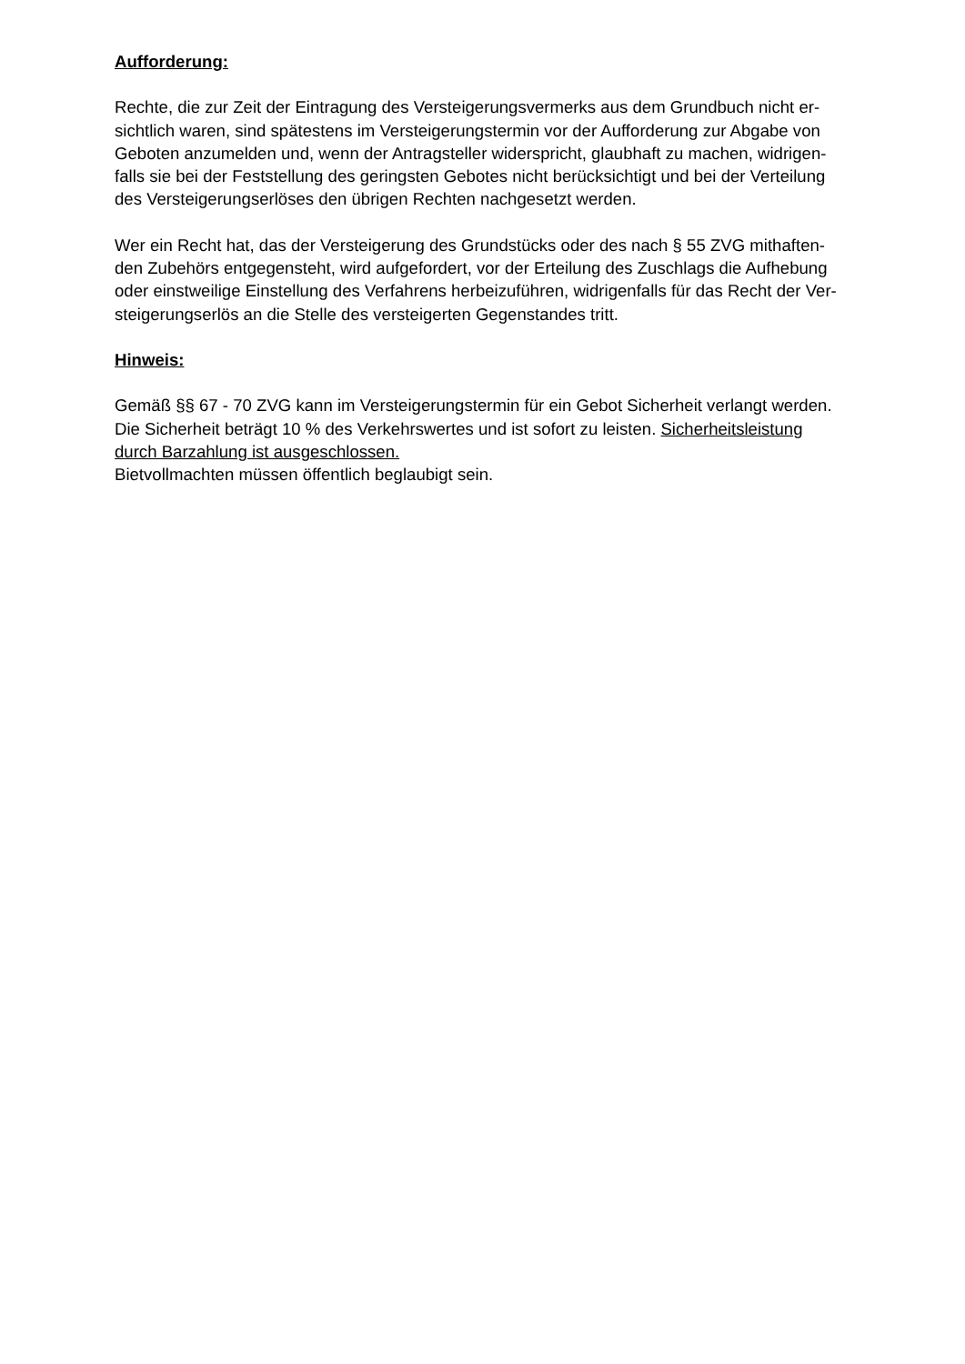Aufforderung:
Rechte, die zur Zeit der Eintragung des Versteigerungsvermerks aus dem Grundbuch nicht er-
sichtlich waren, sind spätestens im Versteigerungstermin vor der Aufforderung zur Abgabe von
Geboten anzumelden und, wenn der Antragsteller widerspricht, glaubhaft zu machen, widrigen-
falls sie bei der Feststellung des geringsten Gebotes nicht berücksichtigt und bei der Verteilung
des Versteigerungserlöses den übrigen Rechten nachgesetzt werden.
Wer ein Recht hat, das der Versteigerung des Grundstücks oder des nach § 55 ZVG mithaften-
den Zubehörs entgegensteht, wird aufgefordert, vor der Erteilung des Zuschlags die Aufhebung
oder einstweilige Einstellung des Verfahrens herbeizuführen, widrigenfalls für das Recht der Ver-
steigerungserlös an die Stelle des versteigerten Gegenstandes tritt.
Hinweis:
Gemäß §§ 67 - 70 ZVG kann im Versteigerungstermin für ein Gebot Sicherheit verlangt werden.
Die Sicherheit beträgt 10 % des Verkehrswertes und ist sofort zu leisten. Sicherheitsleistung
durch Barzahlung ist ausgeschlossen.
Bietvollmachten müssen öffentlich beglaubigt sein.